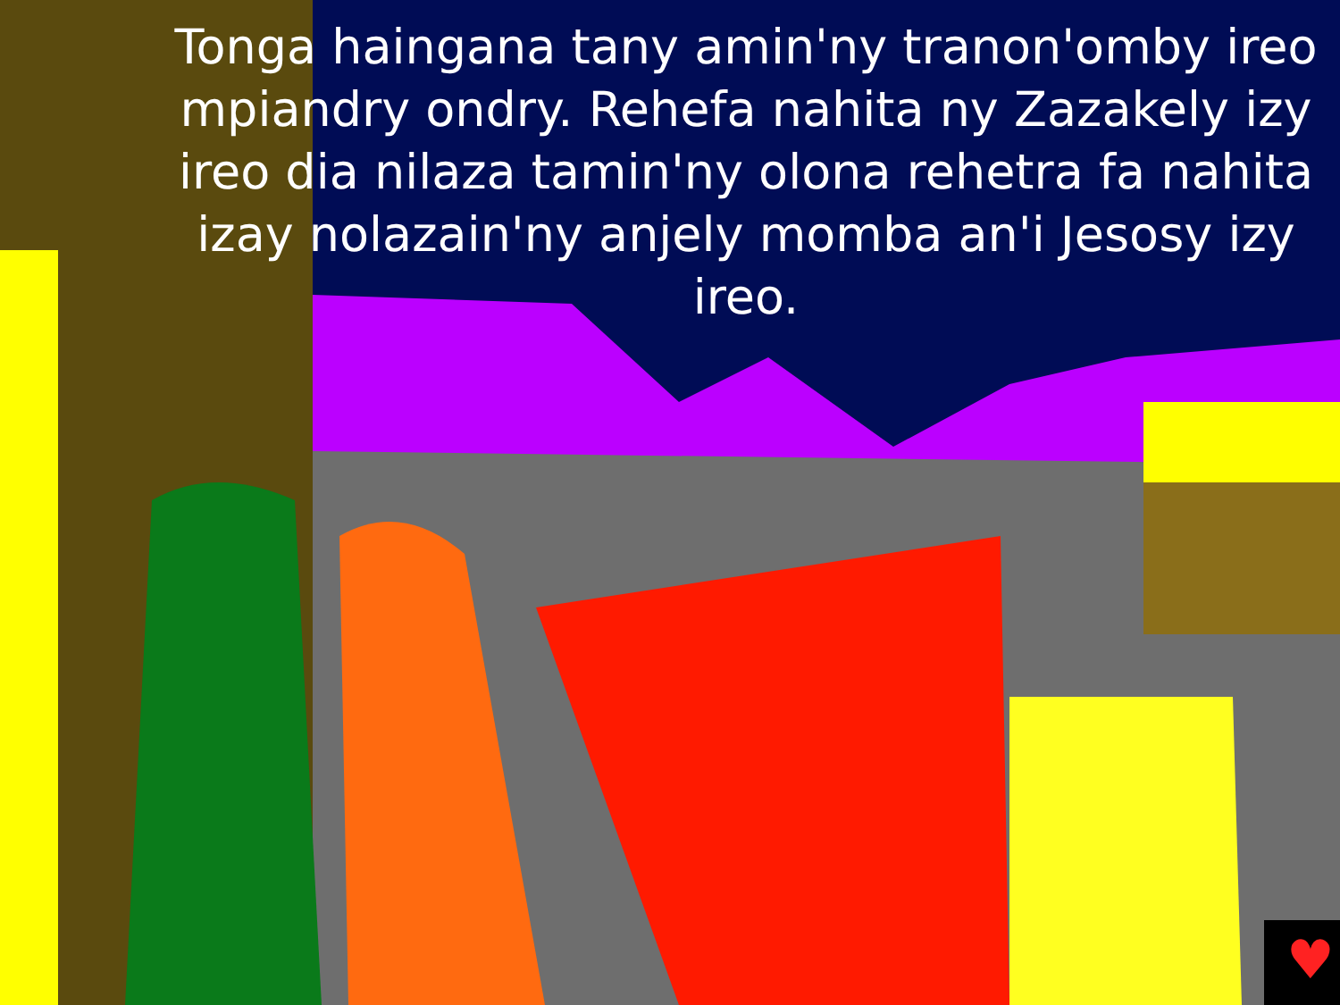♥
Tonga haingana tany amin'ny tranon'omby ireo mpiandry ondry. Rehefa nahita ny Zazakely izy ireo dia nilaza tamin'ny olona rehetra fa nahita izay nolazain'ny anjely momba an'i Jesosy izy ireo.